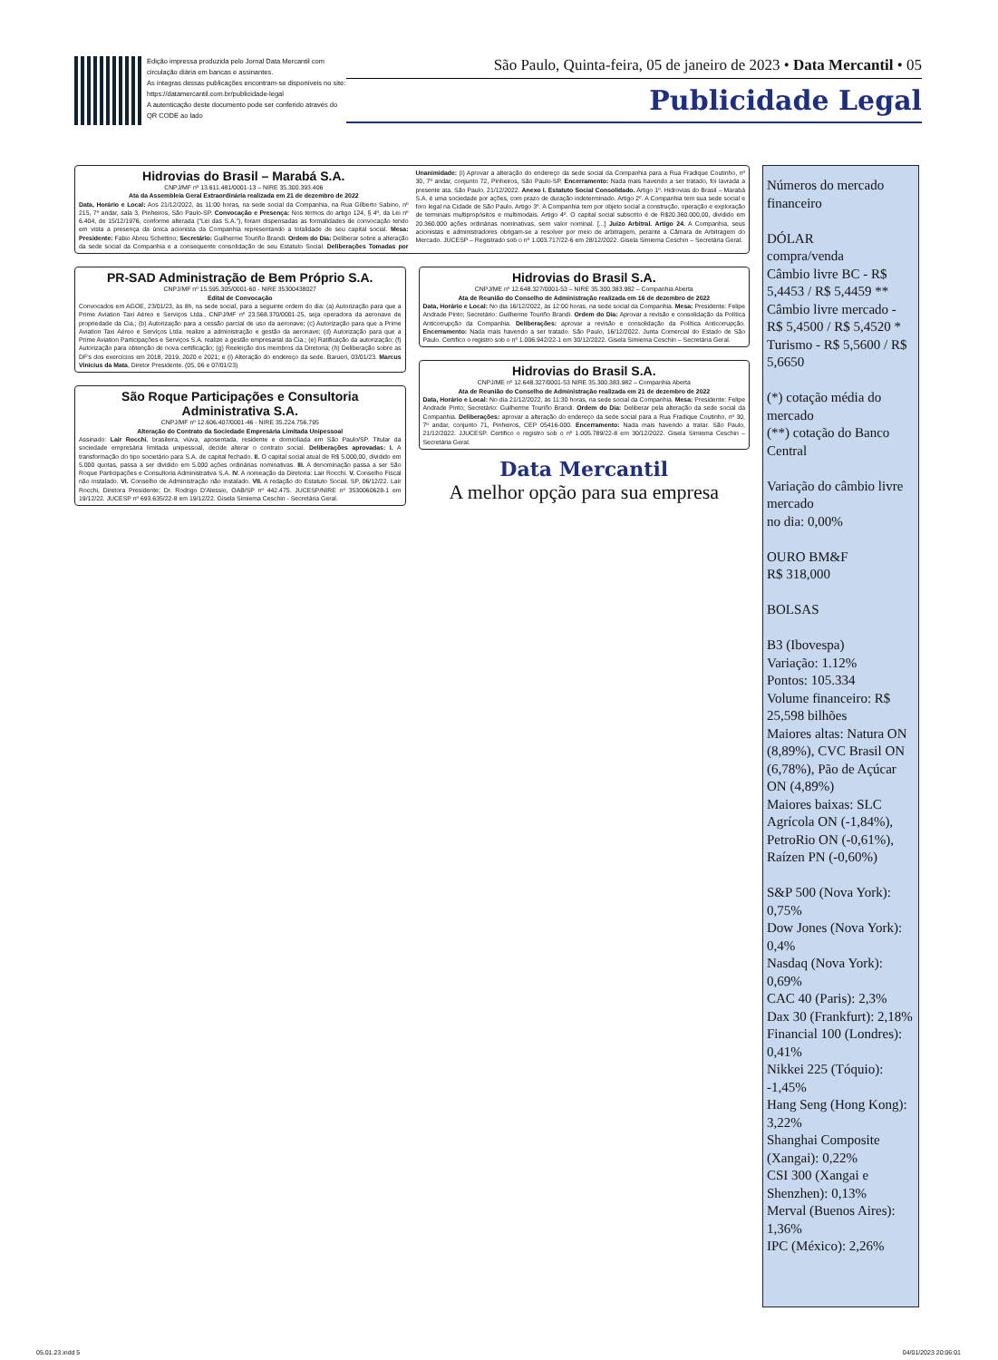Edição impressa produzida pelo Jornal Data Mercantil com circulação diária em bancas e assinantes.
As íntegras dessas publicações encontram-se disponíveis no site:
https://datamercantil.com.br/publicidade-legal
A autenticação deste documento pode ser conferido através do QR CODE ao lado
São Paulo, Quinta-feira, 05 de janeiro de 2023 • Data Mercantil • 05
Publicidade Legal
Hidrovias do Brasil – Marabá S.A.
CNPJ/MF nº 13.611.481/0001-13 – NIRE 35.300.393.406
Ata da Assembleia Geral Extraordinária realizada em 21 de dezembro de 2022
Data, Horário e Local: Aos 21/12/2022, às 11:00 horas, na sede social da Companhia, na Rua Gilberto Sabino, nº 215, 7º andar, sala 3, Pinheiros, São Paulo-SP. Convocação e Presença: Nos termos do artigo 124, § 4º, da Lei nº 6.404, de 15/12/1976, conforme alterada ("Lei das S.A."), foram dispensadas as formalidades de convocação tendo em vista a presença da única acionista da Companhia representando a totalidade de seu capital social. Mesa: Presidente: Fabio Abreu Schettino; Secretário: Guilherme Touriño Brandi. Ordem do Dia: Deliberar sobre a alteração da sede social da Companhia e a consequente consolidação de seu Estatuto Social. Deliberações Tomadas por Unanimidade: (i) Aprovar a alteração do endereço da sede social da Companhia para a Rua Fradique Coutinho, nº 30, 7º andar, conjunto 72, Pinheiros, São Paulo-SP. Encerramento: Nada mais havendo a ser tratado, foi lavrada a presente ata. São Paulo, 21/12/2022. Anexo I. Estatuto Social Consolidado. Artigo 1º. Hidrovias do Brasil – Marabá S.A. é uma sociedade por ações, com prazo de duração indeterminado. Artigo 2º. A Companhia tem sua sede social e foro legal na Cidade de São Paulo. Artigo 3º. A Companhia tem por objeto social a construção, operação e exploração de terminais multipropósitos e multimodais. Artigo 4º. O capital social subscrito é de R$20.360.000,00, dividido em 20.360.000 ações ordinárias nominativas, sem valor nominal. [...] Juízo Arbitral. Artigo 24. A Companhia, seus acionistas e administradores obrigam-se a resolver por meio de arbitragem, perante a Câmara de Arbitragem do Mercado. JUCESP – Registrado sob o nº 1.003.717/22-6 em 28/12/2022. Gisela Simiema Ceschin – Secretária Geral.
PR-SAD Administração de Bem Próprio S.A.
CNPJ/MF nº 15.595.305/0001-60 - NIRE 35300438027
Edital de Convocação
Convocados em AGOE, 23/01/23, às 8h, na sede social, para a seguinte ordem do dia: (a) Autorização para que a Prime Aviation Taxi Aéreo e Serviços Ltda., CNPJ/MF nº 23.568.370/0001-25, seja operadora da aeronave de propriedade da Cia.; (b) Autorização para a cessão parcial de uso da aeronave; (c) Autorização para que a Prime Aviation Taxi Aéreo e Serviços Ltda. realize a administração e gestão da aeronave; (d) Autorização para que a Prime Aviation Participações e Serviços S.A. realize a gestão empresarial da Cia.; (e) Ratificação da autorização; (f) Autorização para obtenção de nova certificação; (g) Reeleição dos membros da Diretoria; (h) Deliberação sobre as DF's dos exercícios em 2018, 2019, 2020 e 2021; e (i) Alteração do endereço da sede. Barueri, 03/01/23. Marcus Vinicius da Mata, Diretor Presidente. (05, 06 e 07/01/23)
São Roque Participações e Consultoria Administrativa S.A.
CNPJ/MF nº 12.606.407/0001-46 - NIRE 35.224.756.795
Alteração do Contrato da Sociedade Empresária Limitada Unipessoal
Assinado: Lair Rocchi, brasileira, viúva, aposentada, residente e domiciliada em São Paulo/SP. Titular da sociedade empresária limitada unipessoal, decide alterar o contrato social. Deliberações aprovadas: I. A transformação do tipo societário para S.A. de capital fechado. II. O capital social atual de R$ 5.000,00, dividido em 5.000 quotas, passa a ser dividido em 5.000 ações ordinárias nominativas. III. A denominação passa a ser São Roque Participações e Consultoria Administrativa S.A. IV. A nomeação da Diretoria: Lair Rocchi. V. Conselho Fiscal não instalado. VI. Conselho de Administração não instalado. VII. A redação do Estatuto Social. SP, 06/12/22. Lair Rocchi, Diretora Presidente; Dr. Rodrigo D'Alessio, OAB/SP nº 442.475. JUCESP/NIRE nº 3530060628-1 em 19/12/22. JUCESP nº 693.635/22-8 em 19/12/22. Gisela Simiema Ceschin - Secretária Geral.
Hidrovias do Brasil S.A.
CNPJ/ME nº 12.648.327/0001-53 – NIRE 35.300.383.982 – Companhia Aberta
Ata de Reunião do Conselho de Administração realizada em 16 de dezembro de 2022
Data, Horário e Local: No dia 16/12/2022, às 12:00 horas, na sede social da Companhia. Mesa: Presidente: Felipe Andrade Pinto; Secretário: Guilherme Touriño Brandi. Ordem do Dia: Aprovar a revisão e consolidação da Política Anticorrupção da Companhia. Deliberações: aprovar a revisão e consolidação da Política Anticorrupção. Encerramento: Nada mais havendo a ser tratado. São Paulo, 16/12/2022. Junta Comercial do Estado de São Paulo. Certifico o registro sob o nº 1.006.942/22-1 em 30/12/2022. Gisela Simiema Ceschin – Secretária Geral.
Hidrovias do Brasil S.A.
CNPJ/ME nº 12.648.327/0001-53 NIRE 35.300.383.982 – Companhia Aberta
Ata de Reunião do Conselho de Administração realizada em 21 de dezembro de 2022
Data, Horário e Local: No dia 21/12/2022, às 11:30 horas, na sede social da Companhia. Mesa: Presidente: Felipe Andrade Pinto; Secretário: Guilherme Touriño Brandi. Ordem do Dia: Deliberar pela alteração da sede social da Companhia. Deliberações: aprovar a alteração do endereço da sede social para a Rua Fradique Coutinho, nº 30, 7º andar, conjunto 71, Pinheiros, CEP 05416-000. Encerramento: Nada mais havendo a tratar. São Paulo, 21/12/2022. JJUCESP. Certifico o registro sob o nº 1.005.789/22-8 em 30/12/2022. Gisela Simiema Ceschin – Secretária Geral.
Data Mercantil
A melhor opção para sua empresa
Números do mercado financeiro
DÓLAR
compra/venda
Câmbio livre BC - R$ 5,4453 / R$ 5,4459 **
Câmbio livre mercado - R$ 5,4500 / R$ 5,4520 *
Turismo - R$ 5,5600 / R$ 5,6650
(*) cotação média do mercado
(**) cotação do Banco Central
Variação do câmbio livre mercado
no dia: 0,00%
OURO BM&F
R$ 318,000
BOLSAS
B3 (Ibovespa)
Variação: 1.12%
Pontos: 105.334
Volume financeiro: R$ 25,598 bilhões
Maiores altas: Natura ON (8,89%), CVC Brasil ON (6,78%), Pão de Açúcar ON (4,89%)
Maiores baixas: SLC Agrícola ON (-1,84%), PetroRio ON (-0,61%), Raízen PN (-0,60%)
S&P 500 (Nova York): 0,75%
Dow Jones (Nova York): 0,4%
Nasdaq (Nova York): 0,69%
CAC 40 (Paris): 2,3%
Dax 30 (Frankfurt): 2,18%
Financial 100 (Londres): 0,41%
Nikkei 225 (Tóquio): -1,45%
Hang Seng (Hong Kong): 3,22%
Shanghai Composite (Xangai): 0,22%
CSI 300 (Xangai e Shenzhen): 0,13%
Merval (Buenos Aires): 1,36%
IPC (México): 2,26%
05.01.23.indd 5 04/01/2023 20:06:01